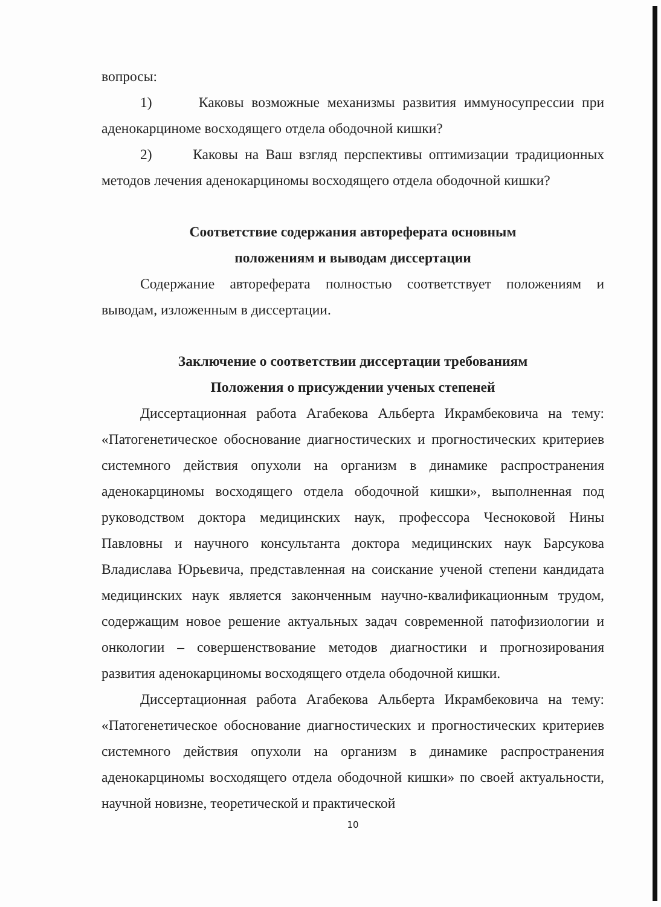вопросы:
1) Каковы возможные механизмы развития иммуносупрессии при аденокарциноме восходящего отдела ободочной кишки?
2) Каковы на Ваш взгляд перспективы оптимизации традиционных методов лечения аденокарциномы восходящего отдела ободочной кишки?
Соответствие содержания автореферата основным
положениям и выводам диссертации
Содержание автореферата полностью соответствует положениям и выводам, изложенным в диссертации.
Заключение о соответствии диссертации требованиям
Положения о присуждении ученых степеней
Диссертационная работа Агабекова Альберта Икрамбековича на тему: «Патогенетическое обоснование диагностических и прогностических критериев системного действия опухоли на организм в динамике распространения аденокарциномы восходящего отдела ободочной кишки», выполненная под руководством доктора медицинских наук, профессора Чесноковой Нины Павловны и научного консультанта доктора медицинских наук Барсукова Владислава Юрьевича, представленная на соискание ученой степени кандидата медицинских наук является законченным научно-квалификационным трудом, содержащим новое решение актуальных задач современной патофизиологии и онкологии – совершенствование методов диагностики и прогнозирования развития аденокарциномы восходящего отдела ободочной кишки.
Диссертационная работа Агабекова Альберта Икрамбековича на тему: «Патогенетическое обоснование диагностических и прогностических критериев системного действия опухоли на организм в динамике распространения аденокарциномы восходящего отдела ободочной кишки» по своей актуальности, научной новизне, теоретической и практической
10